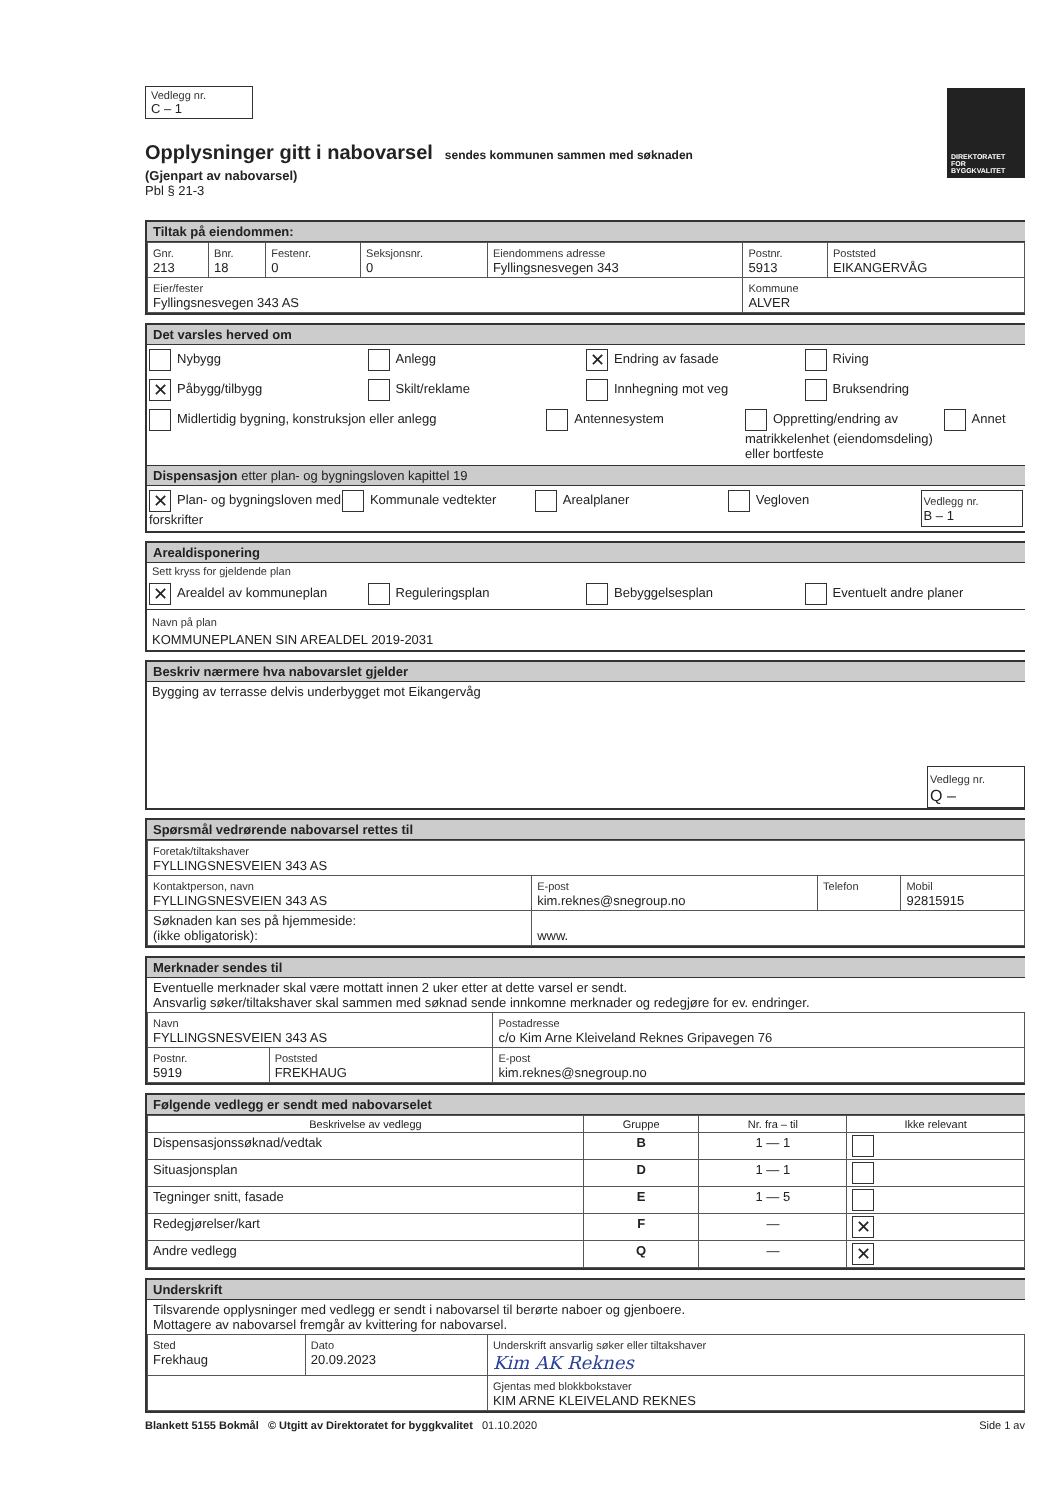DIREKTORATET FOR BYGGKVALITET
Vedlegg nr.
C – 1
Opplysninger gitt i nabovarsel
sendes kommunen sammen med søknaden
(Gjenpart av nabovarsel)
Pbl § 21-3
Tiltak på eiendommen:
| Gnr. 213 | Bnr. 18 | Festenr. 0 | Seksjonsnr. 0 | Eiendommens adresse Fyllingsnesvegen 343 | Postnr. 5913 | Poststed EIKANGERVÅG |
| Eier/fester Fyllingsnesvegen 343 AS | | | | | Kommune ALVER | |
Det varsles herved om
Nybygg Anlegg
✕ Endring av fasade Riving
✕ Påbygg/tilbygg Skilt/reklame Innhegning mot veg Bruksendring
Midlertidig bygning, konstruksjon eller anlegg
Antennesystem Oppretting/endring av matrikkelenhet (eiendomsdeling) eller bortfeste
Annet
Dispensasjon etter plan- og bygningsloven kapittel 19
✕ Plan- og bygningsloven med forskrifter
Kommunale vedtekter Arealplaner Vegloven
Vedlegg nr.
B – 1
Arealdisponering
Sett kryss for gjeldende plan
✕ Arealdel av kommuneplan Reguleringsplan Bebyggelsesplan Eventuelt andre planer
Navn på plan
KOMMUNEPLANEN SIN AREALDEL 2019-2031
Beskriv nærmere hva nabovarslet gjelder
Bygging av terrasse delvis underbygget mot Eikangervåg
Vedlegg nr.
Q –
Spørsmål vedrørende nabovarsel rettes til
| Foretak/tiltakshaver FYLLINGSNESVEIEN 343 AS | | | |
| Kontaktperson, navn FYLLINGSNESVEIEN 343 AS | E-post kim.reknes@snegroup.no | Telefon | Mobil 92815915 |
| Søknaden kan ses på hjemmeside: (ikke obligatorisk): | www. | | |
Merknader sendes til
Eventuelle merknader skal være mottatt innen 2 uker etter at dette varsel er sendt.
Ansvarlig søker/tiltakshaver skal sammen med søknad sende innkomne merknader og redegjøre for ev. endringer.
| Navn FYLLINGSNESVEIEN 343 AS | | Postadresse c/o Kim Arne Kleiveland Reknes Gripavegen 76 |
| Postnr. 5919 | Poststed FREKHAUG | E-post kim.reknes@snegroup.no |
Følgende vedlegg er sendt med nabovarselet
| Beskrivelse av vedlegg | Gruppe | Nr. fra – til | Ikke relevant |
| --- | --- | --- | --- |
| Dispensasjonssøknad/vedtak | B | 1 — 1 | |
| Situasjonsplan | D | 1 — 1 | |
| Tegninger snitt, fasade | E | 1 — 5 | |
| Redegjørelser/kart | F | — | ✕ |
| Andre vedlegg | Q | — | ✕ |
Underskrift
Tilsvarende opplysninger med vedlegg er sendt i nabovarsel til berørte naboer og gjenboere.
Mottagere av nabovarsel fremgår av kvittering for nabovarsel.
| Sted Frekhaug | Dato 20.09.2023 | Underskrift ansvarlig søker eller tiltakshaver Kim AK Reknes |
| | | Gjentas med blokkbokstaver KIM ARNE KLEIVELAND REKNES |
Blankett 5155 Bokmål © Utgitt av Direktoratet for byggkvalitet 01.10.2020 Side 1 av